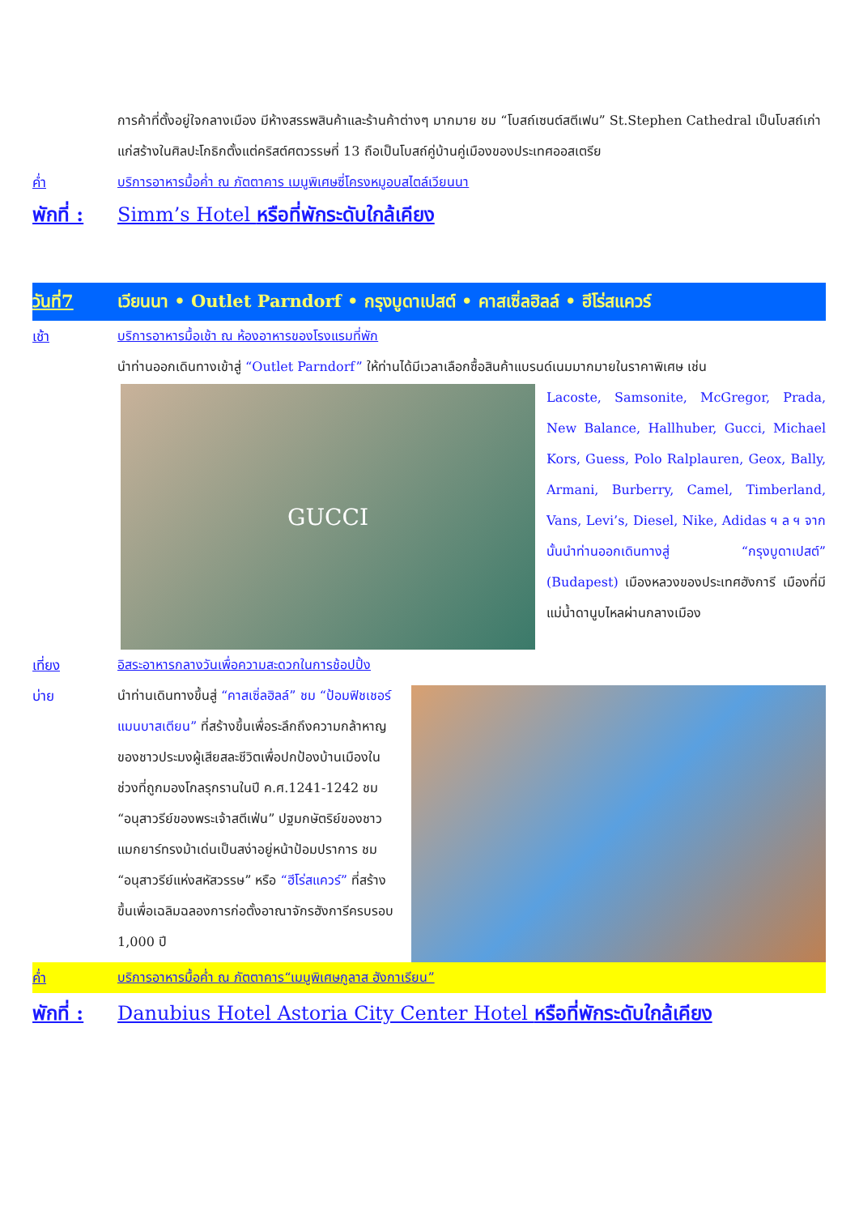การค้าที่ตั้งอยู่ใจกลางเมือง มีห้างสรรพสินค้าและร้านค้าต่างๆ มากมาย ชม “โบสถ์เซนต์สตีเฟน” St.Stephen Cathedral เป็นโบสถ์เก่าแก่สร้างในศิลปะโกธิกตั้งแต่คริสต์ศตวรรษที่ 13 ถือเป็นโบสถ์คู่บ้านคู่เมืองของประเทศออสเตรีย
ค่ำ บริการอาหารมื้อค่ำ ณ ภัตตาคาร เมนูพิเศษซี่โครงหมูอบสไตล์เวียนนา
พักที่ :
Simm’s Hotel หรือที่พักระดับใกล้เคียง
วันที่7 เวียนนา • Outlet Parndorf • กรุงบูดาเปสต์ • คาสเซิ่ลฮิลล์ • ฮีโร่สแควร์
เช้า บริการอาหารมื้อเช้า ณ ห้องอาหารของโรงแรมที่พัก
นำท่านออกเดินทางเข้าสู่ “Outlet Parndorf” ให้ท่านได้มีเวลาเลือกซื้อสินค้าแบรนด์เนมมากมายในราคาพิเศษ เช่น
GUCCI
Lacoste, Samsonite, McGregor, Prada, New Balance, Hallhuber, Gucci, Michael Kors, Guess, Polo Ralplauren, Geox, Bally, Armani, Burberry, Camel, Timberland, Vans, Levi’s, Diesel, Nike, Adidas ฯ ล ฯ จากนั้นนำท่านออกเดินทางสู่ “กรุงบูดาเปสต์” (Budapest) เมืองหลวงของประเทศฮังการี เมืองที่มีแม่น้ำดานูบไหลผ่านกลางเมือง
เที่ยง อิสระอาหารกลางวันเพื่อความสะดวกในการช้อปปิ้ง
บ่าย นำท่านเดินทางขึ้นสู่ “คาสเซิ่ลฮิลล์” ชม “ป้อมฟิชเชอร์แมนบาสเตียน” ที่สร้างขึ้นเพื่อระลึกถึงความกล้าหาญของชาวประมงผู้เสียสละชีวิตเพื่อปกป้องบ้านเมืองในช่วงที่ถูกมองโกลรุกรานในปี ค.ศ.1241-1242 ชม “อนุสาวรีย์ของพระเจ้าสตีเฟ่น” ปฐมกษัตริย์ของชาวแมกยาร์ทรงม้าเด่นเป็นสง่าอยู่หน้าป้อมปราการ ชม “อนุสาวรีย์แห่งสหัสวรรษ” หรือ “ฮีโร่สแควร์” ที่สร้างขึ้นเพื่อเฉลิมฉลองการก่อตั้งอาณาจักรฮังการีครบรอบ 1,000 ปี
ค่ำ บริการอาหารมื้อค่ำ ณ ภัตตาคาร“เมนูพิเศษกูลาส ฮังกาเรียน”
พักที่ :
Danubius Hotel Astoria City Center Hotel หรือที่พักระดับใกล้เคียง